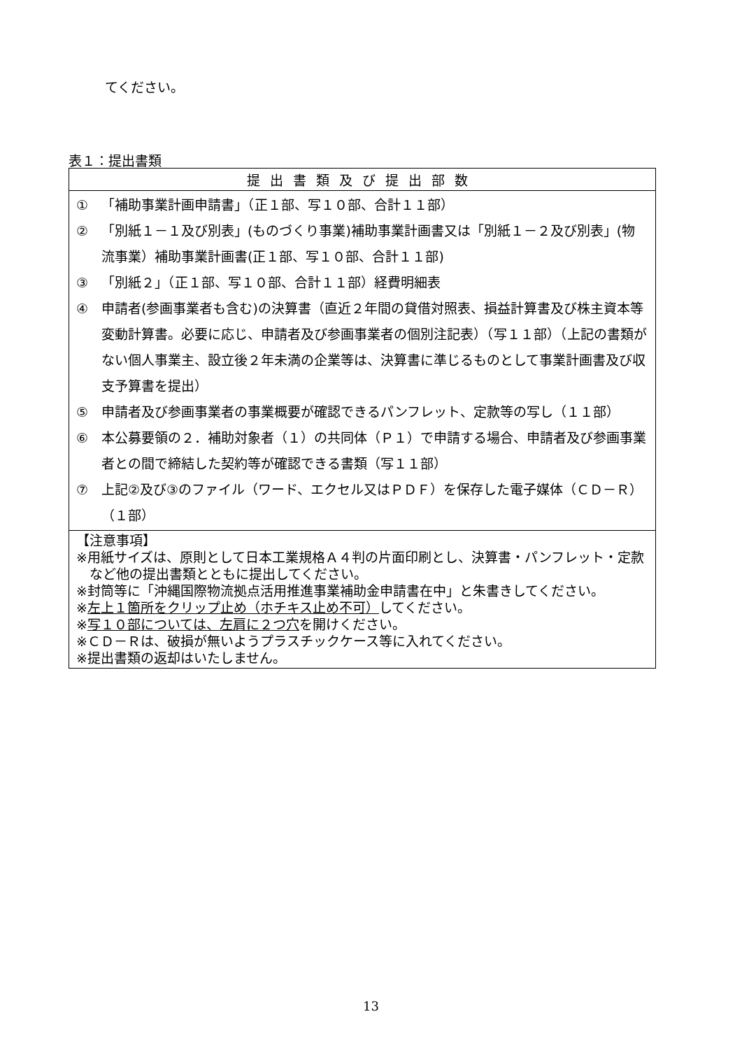てください。
表１：提出書類
| 提出書類及び提出部数 |
| --- |
| ① 「補助事業計画申請書」（正１部、写１０部、合計１１部） ② 「別紙１－１及び別表」(ものづくり事業)補助事業計画書又は「別紙１－２及び別表」(物流事業）補助事業計画書(正１部、写１０部、合計１１部) ③ 「別紙２」（正１部、写１０部、合計１１部）経費明細表 ④ 申請者(参画事業者も含む)の決算書（直近２年間の貸借対照表、損益計算書及び株主資本等変動計算書。必要に応じ、申請者及び参画事業者の個別注記表）（写１１部）（上記の書類がない個人事業主、設立後２年未満の企業等は、決算書に準じるものとして事業計画書及び収支予算書を提出） ⑤ 申請者及び参画事業者の事業概要が確認できるパンフレット、定款等の写し（１１部） ⑥ 本公募要領の２．補助対象者（１）の共同体（Ｐ１）で申請する場合、申請者及び参画事業者との間で締結した契約等が確認できる書類（写１１部） ⑦ 上記②及び③のファイル（ワード、エクセル又はＰＤＦ）を保存した電子媒体（ＣＤ－Ｒ）（１部） |
| 【注意事項】 ※用紙サイズは、原則として日本工業規格Ａ４判の片面印刷とし、決算書・パンフレット・定款など他の提出書類とともに提出してください。 ※封筒等に「沖縄国際物流拠点活用推進事業補助金申請書在中」と朱書きしてください。 ※ 左上１箇所をクリップ止め（ホチキス止め不可） してください。 ※ 写１０部については、左肩に２つ穴 を開けください。 ※ＣＤ－Ｒは、破損が無いようプラスチックケース等に入れてください。 ※提出書類の返却はいたしません。 |
13